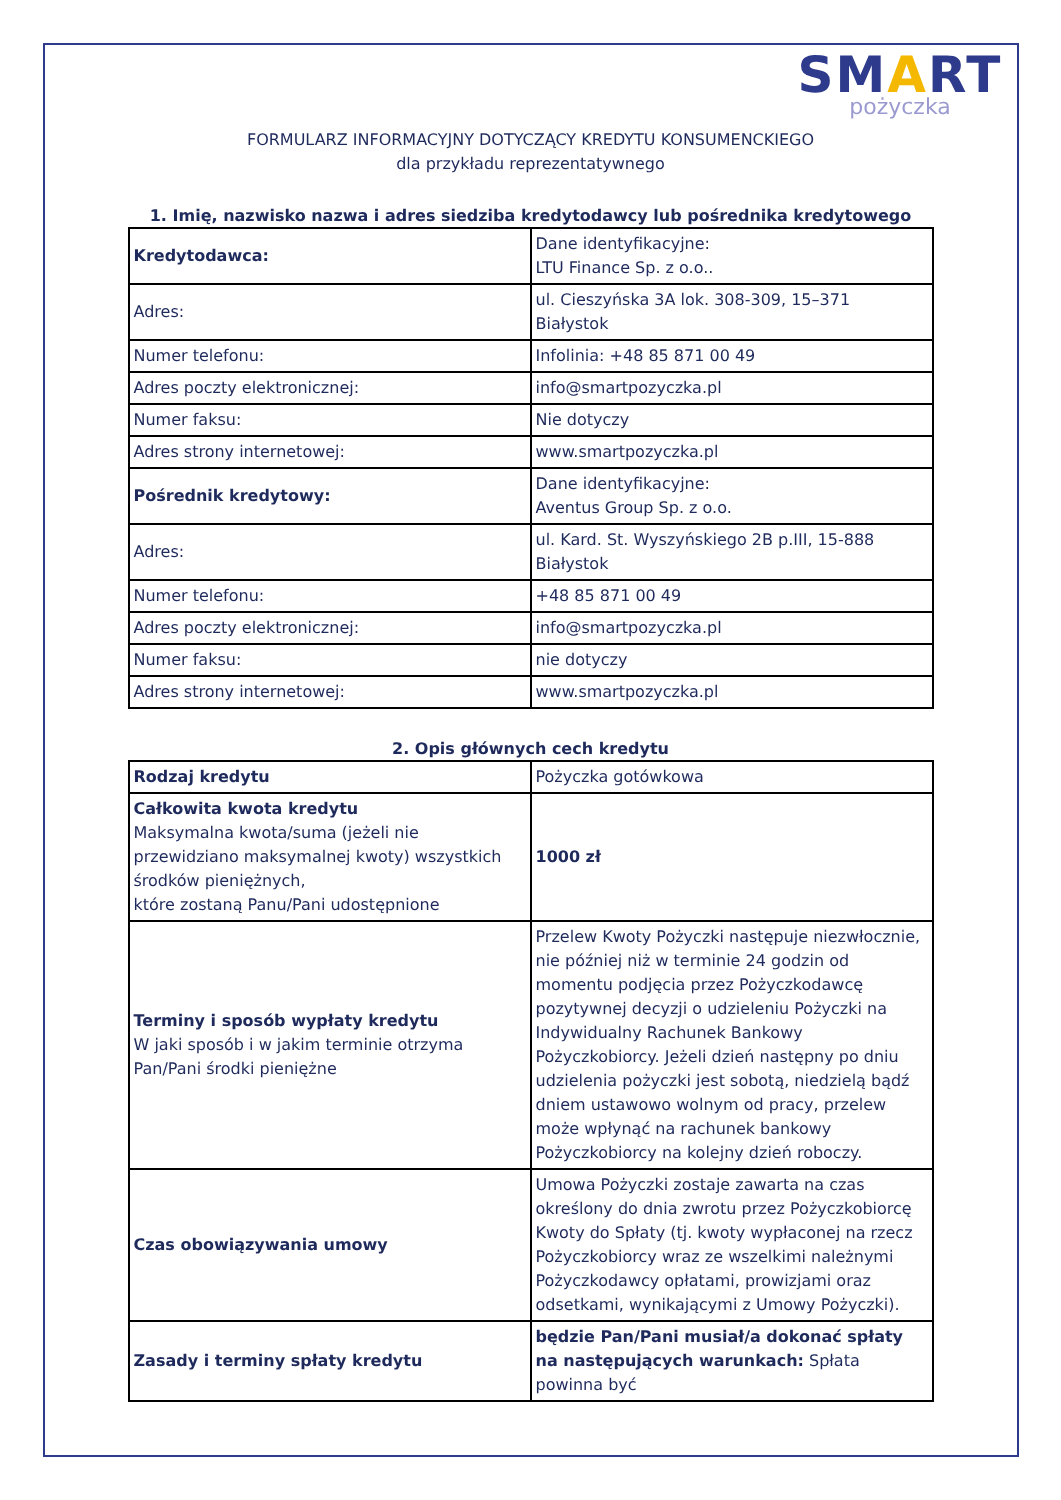SMART
pożyczka
FORMULARZ INFORMACYJNY DOTYCZĄCY KREDYTU KONSUMENCKIEGO
dla przykładu reprezentatywnego
1. Imię, nazwisko nazwa i adres siedziba kredytodawcy lub pośrednika kredytowego
| Kredytodawca: | Dane identyfikacyjne: LTU Finance Sp. z o.o.. |
| Adres: | ul. Cieszyńska 3A lok. 308-309, 15–371 Białystok |
| Numer telefonu: | Infolinia: +48 85 871 00 49 |
| Adres poczty elektronicznej: | info@smartpozyczka.pl |
| Numer faksu: | Nie dotyczy |
| Adres strony internetowej: | www.smartpozyczka.pl |
| Pośrednik kredytowy: | Dane identyfikacyjne: Aventus Group Sp. z o.o. |
| Adres: | ul. Kard. St. Wyszyńskiego 2B p.III, 15-888 Białystok |
| Numer telefonu: | +48 85 871 00 49 |
| Adres poczty elektronicznej: | info@smartpozyczka.pl |
| Numer faksu: | nie dotyczy |
| Adres strony internetowej: | www.smartpozyczka.pl |
2. Opis głównych cech kredytu
| Rodzaj kredytu | Pożyczka gotówkowa |
| Całkowita kwota kredytu Maksymalna kwota/suma (jeżeli nie przewidziano maksymalnej kwoty) wszystkich środków pieniężnych, które zostaną Panu/Pani udostępnione | 1000 zł |
| Terminy i sposób wypłaty kredytu W jaki sposób i w jakim terminie otrzyma Pan/Pani środki pieniężne | Przelew Kwoty Pożyczki następuje niezwłocznie, nie później niż w terminie 24 godzin od momentu podjęcia przez Pożyczkodawcę pozytywnej decyzji o udzieleniu Pożyczki na Indywidualny Rachunek Bankowy Pożyczkobiorcy. Jeżeli dzień następny po dniu udzielenia pożyczki jest sobotą, niedzielą bądź dniem ustawowo wolnym od pracy, przelew może wpłynąć na rachunek bankowy Pożyczkobiorcy na kolejny dzień roboczy. |
| Czas obowiązywania umowy | Umowa Pożyczki zostaje zawarta na czas określony do dnia zwrotu przez Pożyczkobiorcę Kwoty do Spłaty (tj. kwoty wypłaconej na rzecz Pożyczkobiorcy wraz ze wszelkimi należnymi Pożyczkodawcy opłatami, prowizjami oraz odsetkami, wynikającymi z Umowy Pożyczki). |
| Zasady i terminy spłaty kredytu | będzie Pan/Pani musiał/a dokonać spłaty na następujących warunkach: Spłata powinna być |